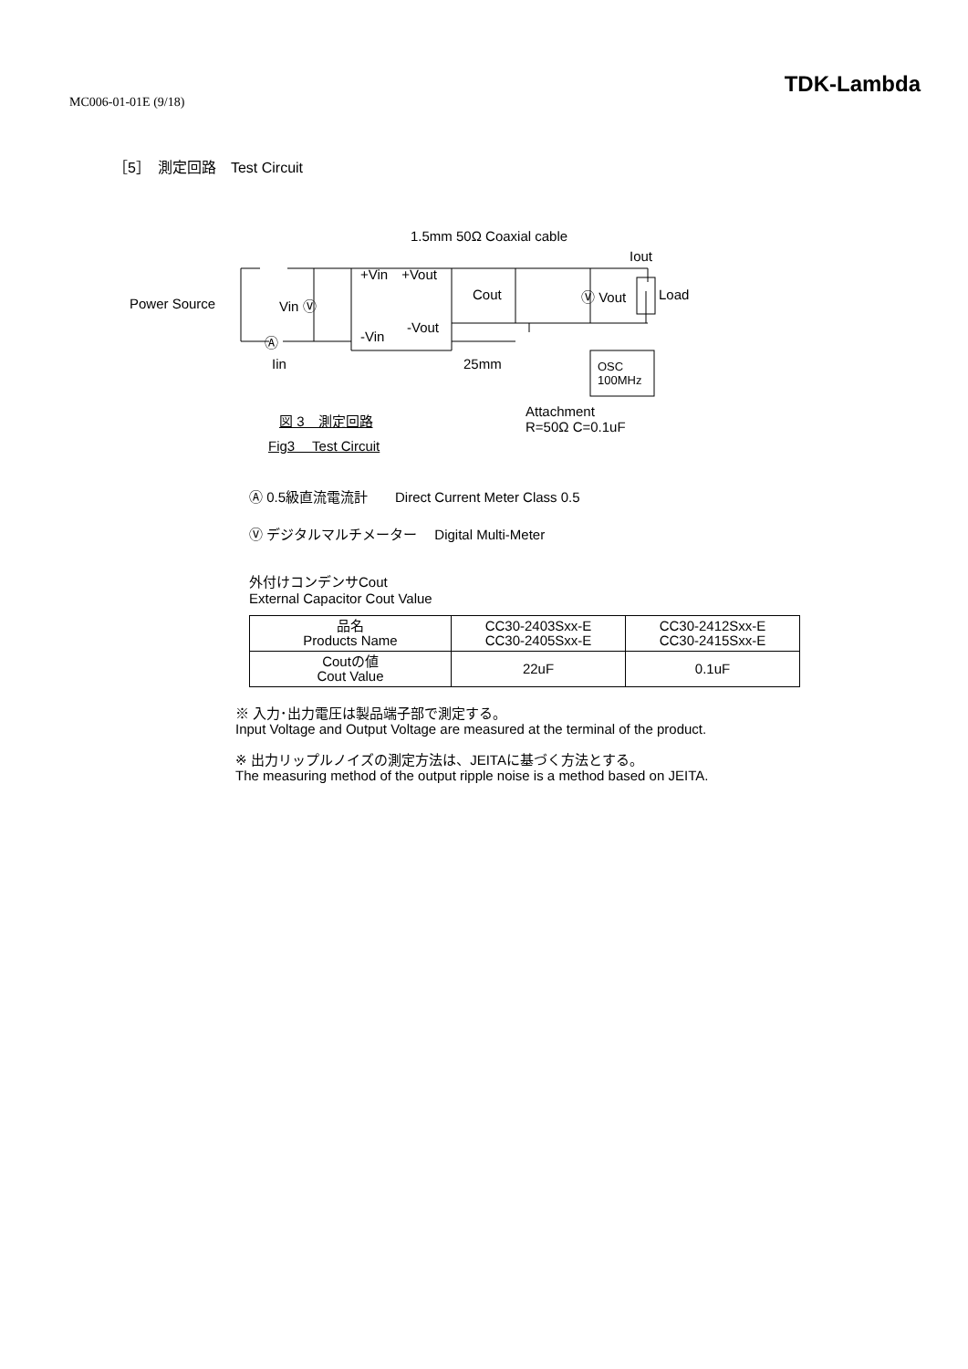MC006-01-01E (9/18)
TDK-Lambda
［5］　測定回路　Test Circuit
1.5mm 50Ω Coaxial cable
Iout
+Vin　+Vout
Power Source Vin Ⓥ
Cout Ⓥ Vout Load
-Vout
-Vin Ⓐ
Iin 25mm OSC
100MHz
Attachment
R=50Ω C=0.1uF
図 3　測定回路
Fig3　 Test Circuit
Ⓐ 0.5級直流電流計　　Direct Current Meter Class 0.5
Ⓥ デジタルマルチメーター　 Digital Multi-Meter
外付けコンデンサCout
External Capacitor Cout Value
| 品名 Products Name | CC30-2403Sxx-E CC30-2405Sxx-E | CC30-2412Sxx-E CC30-2415Sxx-E |
| Coutの値 Cout Value | 22uF | 0.1uF |
※ 入力･出力電圧は製品端子部で測定する。
Input Voltage and Output Voltage are measured at the terminal of the product.
※ 出力リップルノイズの測定方法は、JEITAに基づく方法とする。
The measuring method of the output ripple noise is a method based on JEITA.